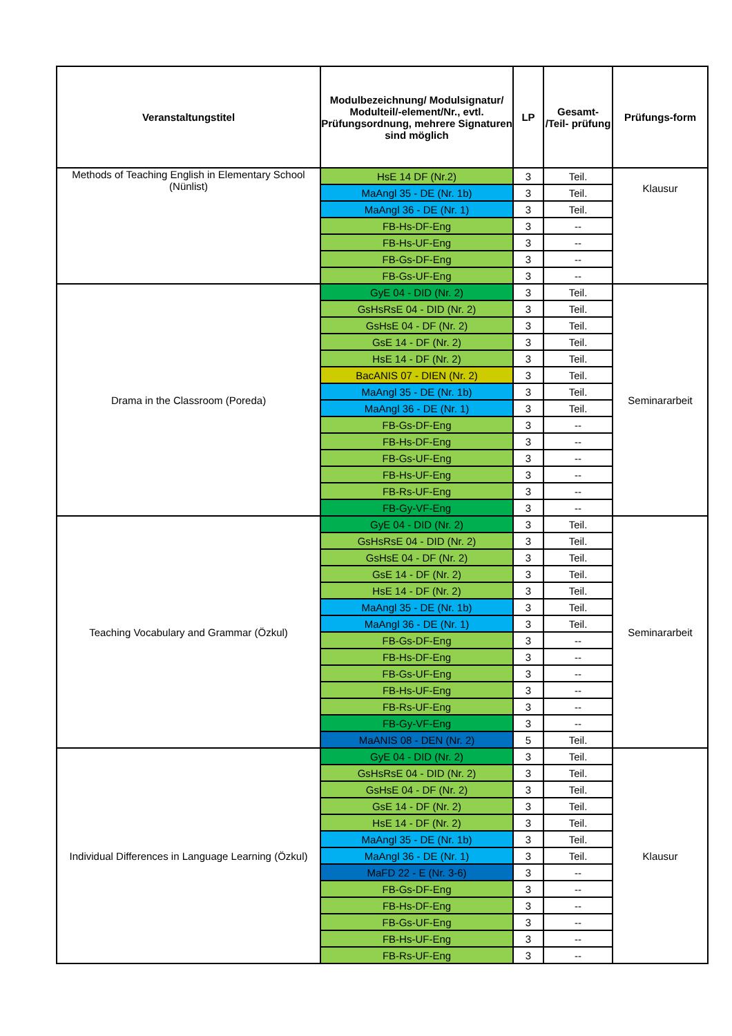| Veranstaltungstitel | Modulbezeichnung/ Modulsignatur/ Modulteil/-element/Nr., evtl. Prüfungsordnung, mehrere Signaturen sind möglich | LP | Gesamt- /Teil- prüfung | Prüfungs-form |
| --- | --- | --- | --- | --- |
| Methods of Teaching English in Elementary School (Nünlist) | HsE 14 DF (Nr.2) | 3 | Teil. | Klausur |
| | MaAngl 35 - DE (Nr. 1b) | 3 | Teil. | |
| | MaAngl 36 - DE (Nr. 1) | 3 | Teil. | |
| | FB-Hs-DF-Eng | 3 | -- | |
| | FB-Hs-UF-Eng | 3 | -- | |
| | FB-Gs-DF-Eng | 3 | -- | |
| | FB-Gs-UF-Eng | 3 | -- | |
| Drama in the Classroom (Poreda) | GyE 04 - DID (Nr. 2) | 3 | Teil. | Seminararbeit |
| | GsHsRsE 04 - DID (Nr. 2) | 3 | Teil. | |
| | GsHsE 04 - DF (Nr. 2) | 3 | Teil. | |
| | GsE 14 - DF (Nr. 2) | 3 | Teil. | |
| | HsE 14 - DF (Nr. 2) | 3 | Teil. | |
| | BacANIS 07 - DIEN (Nr. 2) | 3 | Teil. | |
| | MaAngl 35 - DE (Nr. 1b) | 3 | Teil. | |
| | MaAngl 36 - DE (Nr. 1) | 3 | Teil. | |
| | FB-Gs-DF-Eng | 3 | -- | |
| | FB-Hs-DF-Eng | 3 | -- | |
| | FB-Gs-UF-Eng | 3 | -- | |
| | FB-Hs-UF-Eng | 3 | -- | |
| | FB-Rs-UF-Eng | 3 | -- | |
| | FB-Gy-VF-Eng | 3 | -- | |
| Teaching Vocabulary and Grammar (Özkul) | GyE 04 - DID (Nr. 2) | 3 | Teil. | Seminararbeit |
| | GsHsRsE 04 - DID (Nr. 2) | 3 | Teil. | |
| | GsHsE 04 - DF (Nr. 2) | 3 | Teil. | |
| | GsE 14 - DF (Nr. 2) | 3 | Teil. | |
| | HsE 14 - DF (Nr. 2) | 3 | Teil. | |
| | MaAngl 35 - DE (Nr. 1b) | 3 | Teil. | |
| | MaAngl 36 - DE (Nr. 1) | 3 | Teil. | |
| | FB-Gs-DF-Eng | 3 | -- | |
| | FB-Hs-DF-Eng | 3 | -- | |
| | FB-Gs-UF-Eng | 3 | -- | |
| | FB-Hs-UF-Eng | 3 | -- | |
| | FB-Rs-UF-Eng | 3 | -- | |
| | FB-Gy-VF-Eng | 3 | -- | |
| | MaANIS 08 - DEN (Nr. 2) | 5 | Teil. | |
| Individual Differences in Language Learning (Özkul) | GyE 04 - DID (Nr. 2) | 3 | Teil. | Klausur |
| | GsHsRsE 04 - DID (Nr. 2) | 3 | Teil. | |
| | GsHsE 04 - DF (Nr. 2) | 3 | Teil. | |
| | GsE 14 - DF (Nr. 2) | 3 | Teil. | |
| | HsE 14 - DF (Nr. 2) | 3 | Teil. | |
| | MaAngl 35 - DE (Nr. 1b) | 3 | Teil. | |
| | MaAngl 36 - DE (Nr. 1) | 3 | Teil. | |
| | MaFD 22 - E (Nr. 3-6) | 3 | -- | |
| | FB-Gs-DF-Eng | 3 | -- | |
| | FB-Hs-DF-Eng | 3 | -- | |
| | FB-Gs-UF-Eng | 3 | -- | |
| | FB-Hs-UF-Eng | 3 | -- | |
| | FB-Rs-UF-Eng | 3 | -- | |